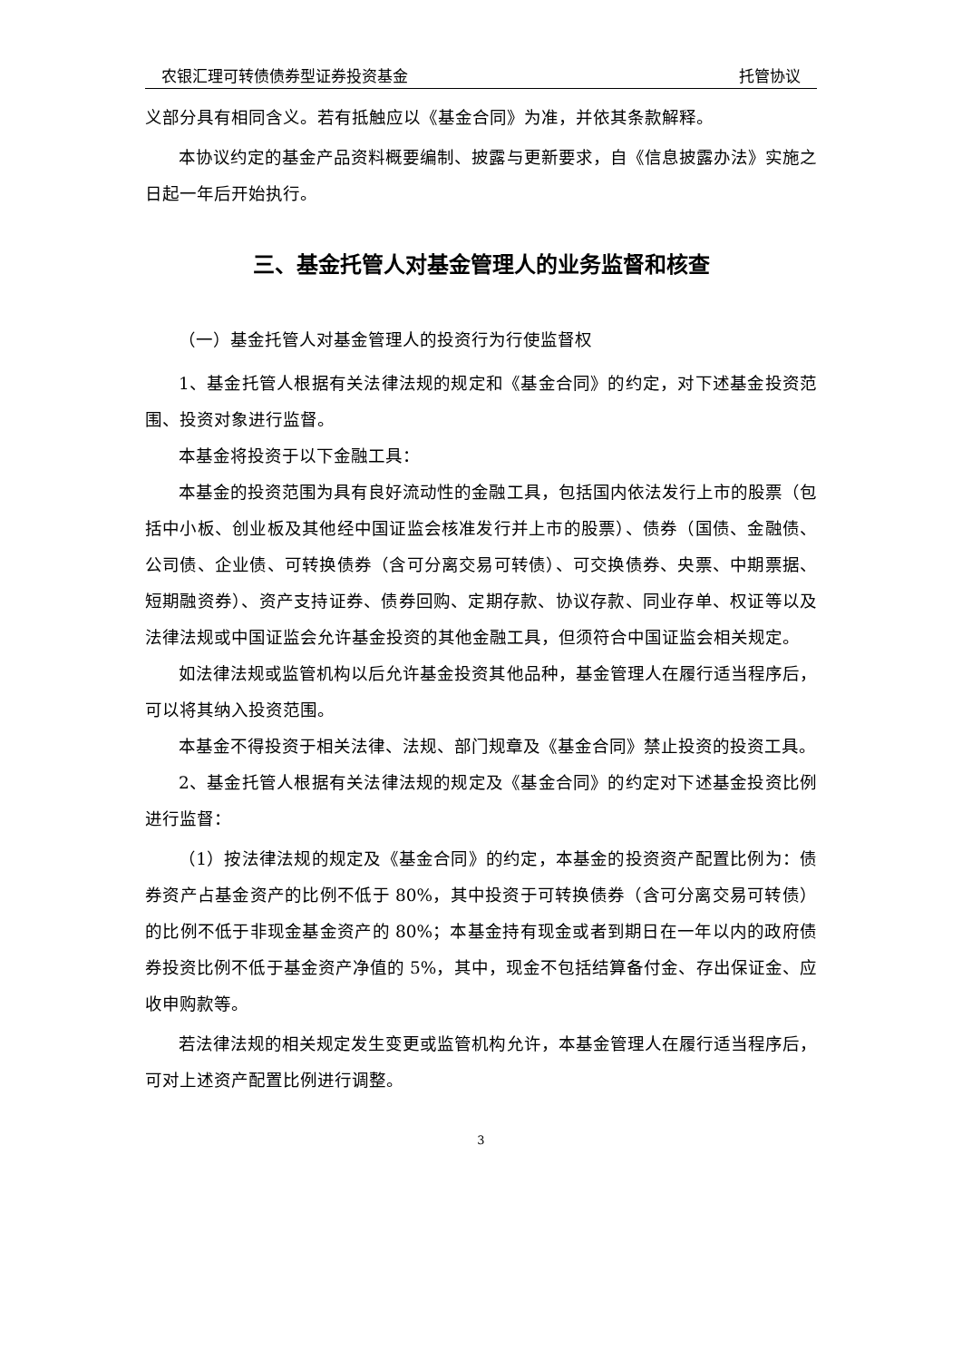农银汇理可转债债券型证券投资基金 托管协议
义部分具有相同含义。若有抵触应以《基金合同》为准，并依其条款解释。
本协议约定的基金产品资料概要编制、披露与更新要求，自《信息披露办法》实施之日起一年后开始执行。
三、基金托管人对基金管理人的业务监督和核查
（一）基金托管人对基金管理人的投资行为行使监督权
1、基金托管人根据有关法律法规的规定和《基金合同》的约定，对下述基金投资范围、投资对象进行监督。
本基金将投资于以下金融工具：
本基金的投资范围为具有良好流动性的金融工具，包括国内依法发行上市的股票（包括中小板、创业板及其他经中国证监会核准发行并上市的股票）、债券（国债、金融债、公司债、企业债、可转换债券（含可分离交易可转债）、可交换债券、央票、中期票据、短期融资券）、资产支持证券、债券回购、定期存款、协议存款、同业存单、权证等以及法律法规或中国证监会允许基金投资的其他金融工具，但须符合中国证监会相关规定。
如法律法规或监管机构以后允许基金投资其他品种，基金管理人在履行适当程序后，可以将其纳入投资范围。
本基金不得投资于相关法律、法规、部门规章及《基金合同》禁止投资的投资工具。
2、基金托管人根据有关法律法规的规定及《基金合同》的约定对下述基金投资比例进行监督：
（1）按法律法规的规定及《基金合同》的约定，本基金的投资资产配置比例为：债券资产占基金资产的比例不低于 80%，其中投资于可转换债券（含可分离交易可转债）的比例不低于非现金基金资产的 80%；本基金持有现金或者到期日在一年以内的政府债券投资比例不低于基金资产净值的 5%，其中，现金不包括结算备付金、存出保证金、应收申购款等。
若法律法规的相关规定发生变更或监管机构允许，本基金管理人在履行适当程序后，可对上述资产配置比例进行调整。
3